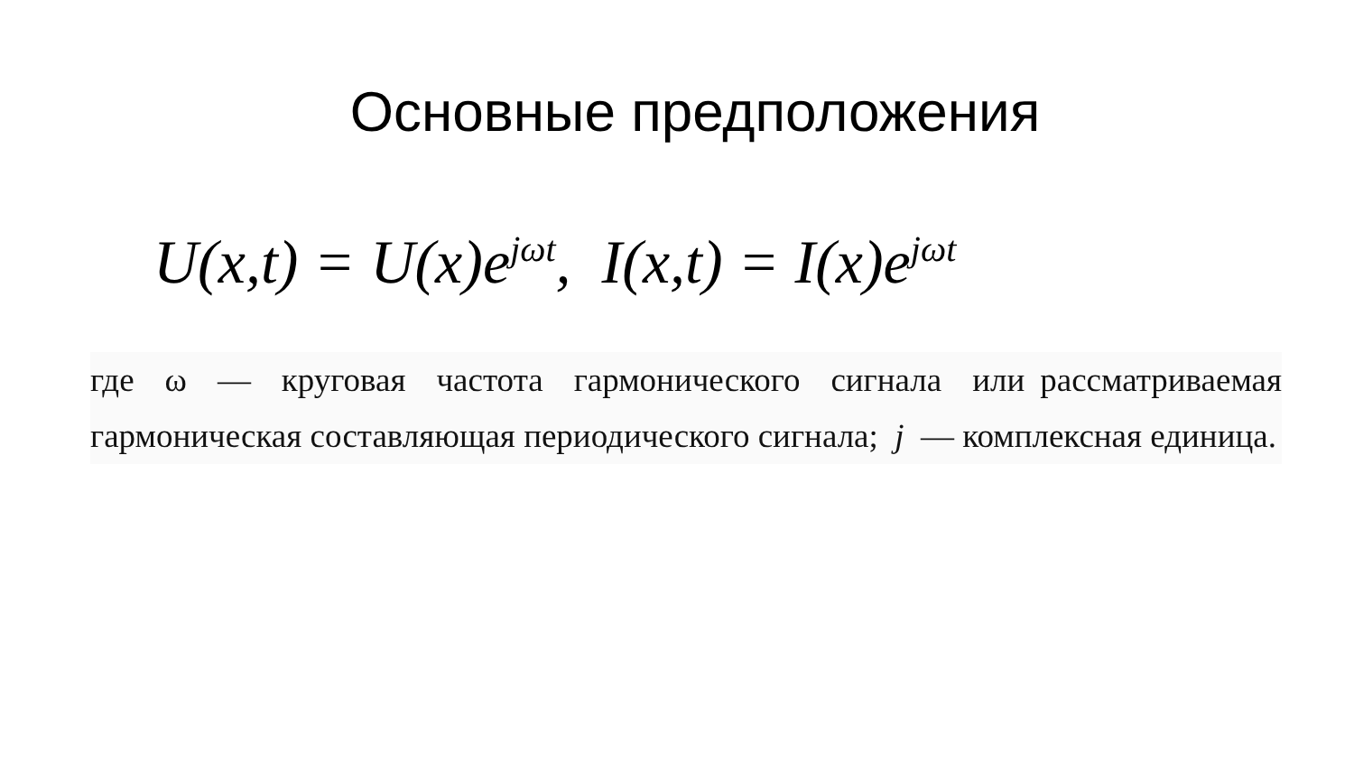Основные предположения
U(x,t) = U(x)e<sup>jωt</sup>, I(x,t) = I(x)e<sup>jωt</sup>
где ω — круговая частота гармонического сигнала или рассматриваемая гармоническая составляющая периодического сигнала; j — комплексная единица.